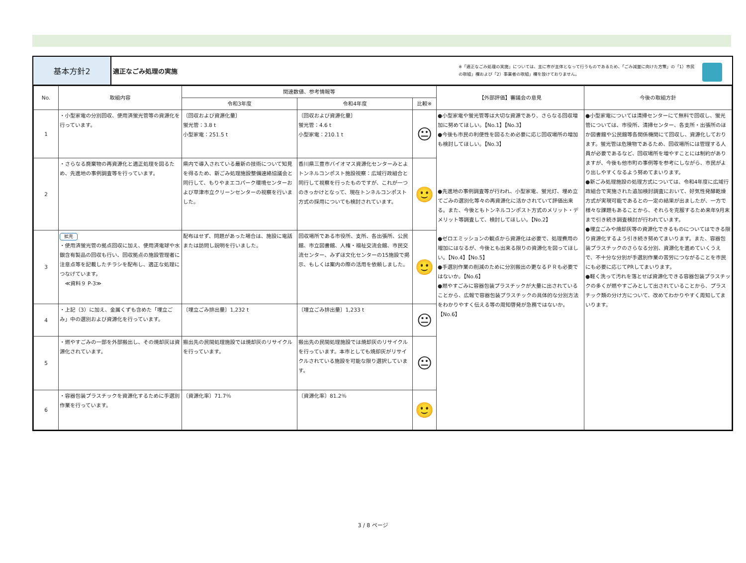基本方針2
適正なごみ処理の実施
※「適正なごみ処理の実施」については、主に市が主体となって行うものであるため、「ごみ減量に向けた方策」の「1）市民の取組」欄および「2）事業者の取組」欄を設けておりません。
| No. | 取組内容 | 関連数値、参考情報等 | | | 【外部評価】審議会の意見 | 今後の取組方針 |
| --- | --- | --- | --- | --- | --- | --- |
| | | 令和3年度 | 令和4年度 | 比較※ | | |
| 1 | ・小型家電の分別回収、使用済蛍光管等の資源化を行っています。 | 〔回収および資源化量〕 蛍光管：3.8 t 小型家電：251.5 t | 〔回収および資源化量〕 蛍光管：4.6 t 小型家電：210.1 t | 😐 | ●小型家電や蛍光管等は大切な資源であり、さらなる回収増加に努めてほしい。【No.1】【No.3】 ●今後も市民の利便性を図るため必要に応じ回収場所の増加も検討してほしい。【No.3】 ●先進地の事例調査等が行われ、小型家電、蛍光灯、埋め立てごみの選別化等々の再資源化に活かされていて評価出来る。また、今後ともトンネルコンポスト方式のメリット・デメリット等調査して、検討してほしい。【No.2】 ●ゼロエミッションの観点から資源化は必要で、処理費用の増加にはなるが、今後とも出来る限りの資源化を図ってほしい。【No.4】【No.5】 ●手選別作業の削減のために分別搬出の更なるＰＲも必要ではないか。【No.6】 ●燃やすごみに容器包装プラスチックが大量に出されていることから、広報で容器包装プラスチックの具体的な分別方法をわかりやすく伝える等の周知啓発が急務ではないか。【No.6】 | ●小型家電については清掃センターにて無料で回収し、蛍光管については、市役所、清掃センター、各支所・出張所のほか図書館や公民館等各関係機関にて回収し、資源化しております。蛍光管は危険物であるため、回収場所には管理する人員が必要であるなど、回収場所を増やすことには制約がありますが、今後も他市町の事例等を参考にしながら、市民がより出しやすくなるよう努めてまいります。 ●新ごみ処理施設の処理方式については、令和4年度に広域行政組合で実施された追加検討調査において、好気性発酵乾燥方式が実現可能であるとの一定の結果が出ましたが、一方で様々な課題もあることから、それらを克服するため来年9月末まで引き続き調査検討が行われています。 ●埋立ごみや焼却灰等の資源化できるものについてはできる限り資源化するよう引き続き努めてまいります。また、容器包装プラスチックのさらなる分別、資源化を進めていくうえで、不十分な分別が手選別作業の苦労につながることを市民にも必要に応じてPRしてまいります。 ●軽く洗って汚れを落とせば資源化できる容器包装プラスチックの多くが燃やすごみとして出されていることから、プラスチック類の分け方について、改めてわかりやすく周知してまいります。 |
| 2 | ・さらなる廃棄物の再資源化と適正処理を図るため、先進地の事例調査等を行っています。 | 県内で導入されている最新の技術について知見を得るため、新ごみ処理施設整備連絡協議会と同行して、もりやまエコパーク環境センターおよび草津市立クリーンセンターの視察を行いました。 | 香川県三豊市バイオマス資源化センターみとよトンネルコンポスト施設視察：広域行政組合と同行して視察を行ったものですが、これが一つのきっかけとなって、現在トンネルコンポスト方式の採用についても検討されています。 | 🙂 | | |
| 3 | 拡充 ・使用済蛍光管の拠点回収に加え、使用済電球や水銀含有製品の回収も行い、回収拠点の施設管理者に注意点等を記載したチラシを配布し、適正な処理につなげています。 ≪資料９ P-3≫ | 配布はせず、問題があった場合は、施設に電話または訪問し説明を行いました。 | 回収場所である市役所、支所、各出張所、公民館、市立図書館、人権・福祉交流会館、市民交流センター、みずほ文化センターの15施設で掲示、もしくは案内の際の活用を依頼しました。 | 🙂 | | |
| 4 | ・上記（3）に加え、金属くずも含めた「埋立ごみ」中の選別および資源化を行っています。 | 〔埋立ごみ排出量〕1,232 t | 〔埋立ごみ排出量〕1,233 t | 😐 | | |
| 5 | ・燃やすごみの一部を外部搬出し、その焼却灰は資源化されています。 | 搬出先の民間処理施設では焼却灰のリサイクルを行っています。 | 搬出先の民間処理施設では焼却灰のリサイクルを行っています。本市としても焼却灰がリサイクルされている施設を可能な限り選択しています。 | 😐 | | |
| 6 | ・容器包装プラスチックを資源化するために手選別作業を行っています。 | 〔資源化率〕71.7％ | 〔資源化率〕81.2％ | 🙂 | | |
3 / 8 ページ